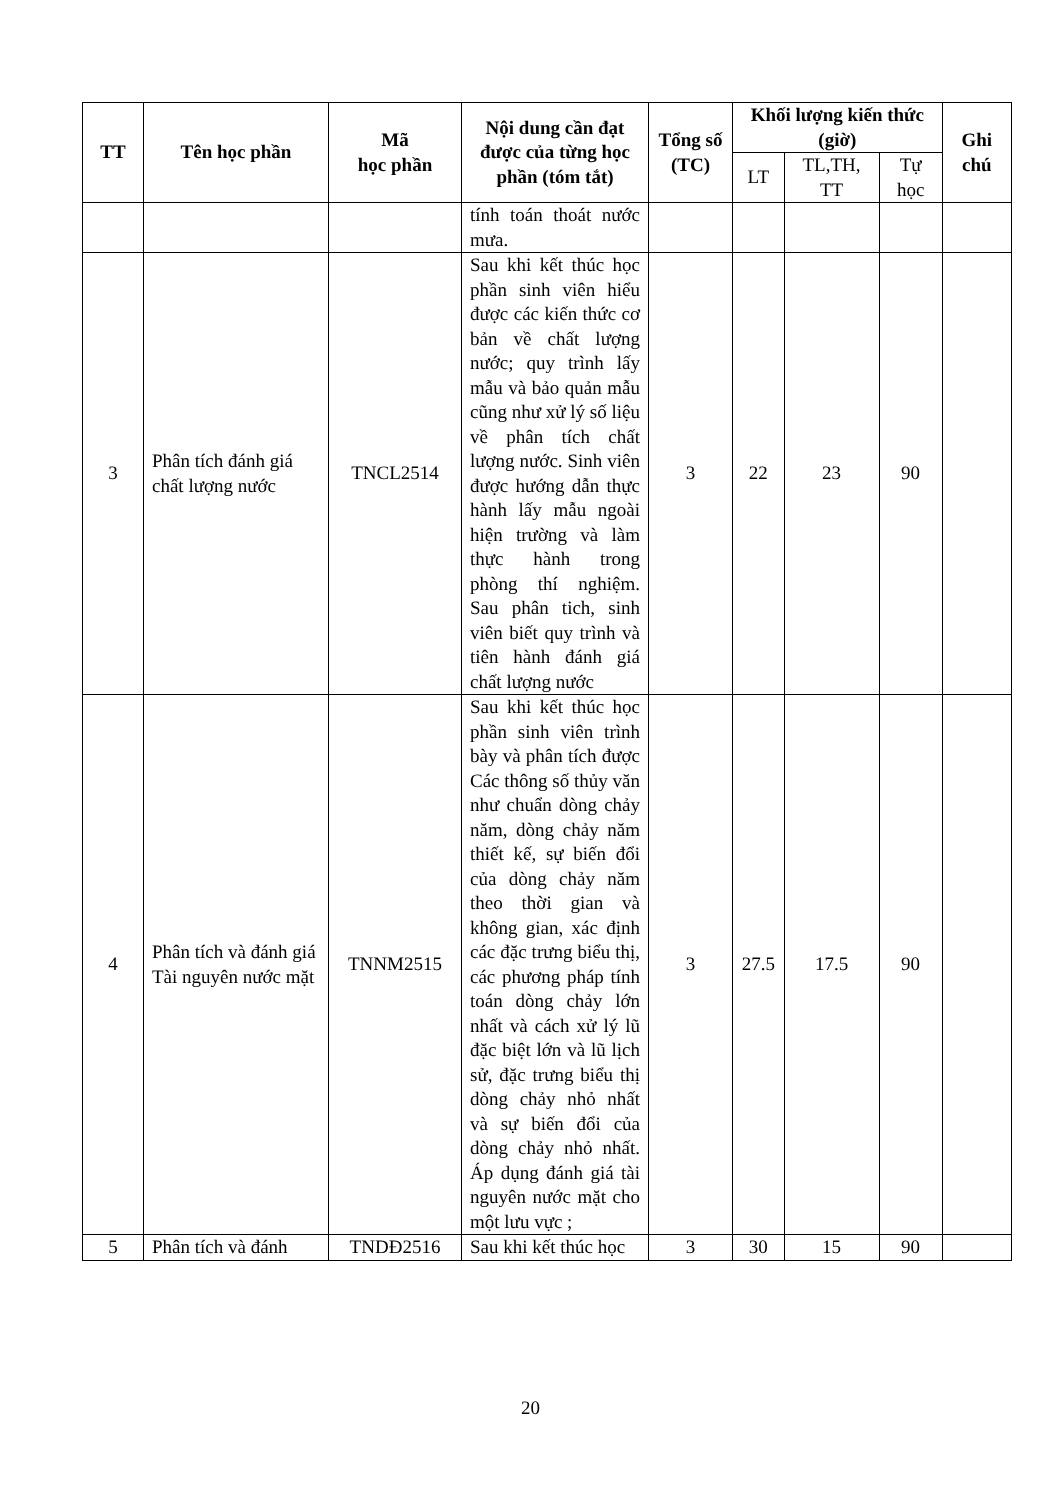| TT | Tên học phần | Mã học phần | Nội dung cần đạt được của từng học phần (tóm tắt) | Tổng số (TC) | Khối lượng kiến thức (giờ) | | | Ghi chú |
| --- | --- | --- | --- | --- | --- | --- | --- | --- |
| | | | | | LT | TL,TH, TT | Tự học | |
| | | | tính toán thoát nước mưa. | | | | | |
| 3 | Phân tích đánh giá chất lượng nước | TNCL2514 | Sau khi kết thúc học phần sinh viên hiểu được các kiến thức cơ bản về chất lượng nước; quy trình lấy mẫu và bảo quản mẫu cũng như xử lý số liệu về phân tích chất lượng nước. Sinh viên được hướng dẫn thực hành lấy mẫu ngoài hiện trường và làm thực hành trong phòng thí nghiệm. Sau phân tich, sinh viên biết quy trình và tiên hành đánh giá chất lượng nước | 3 | 22 | 23 | 90 | |
| 4 | Phân tích và đánh giá Tài nguyên nước mặt | TNNM2515 | Sau khi kết thúc học phần sinh viên trình bày và phân tích được Các thông số thủy văn như chuẩn dòng chảy năm, dòng chảy năm thiết kế, sự biến đổi của dòng chảy năm theo thời gian và không gian, xác định các đặc trưng biểu thị, các phương pháp tính toán dòng chảy lớn nhất và cách xử lý lũ đặc biệt lớn và lũ lịch sử, đặc trưng biểu thị dòng chảy nhỏ nhất và sự biến đổi của dòng chảy nhỏ nhất. Áp dụng đánh giá tài nguyên nước mặt cho một lưu vực ; | 3 | 27.5 | 17.5 | 90 | |
| 5 | Phân tích và đánh | TNDĐ2516 | Sau khi kết thúc học | 3 | 30 | 15 | 90 | |
20